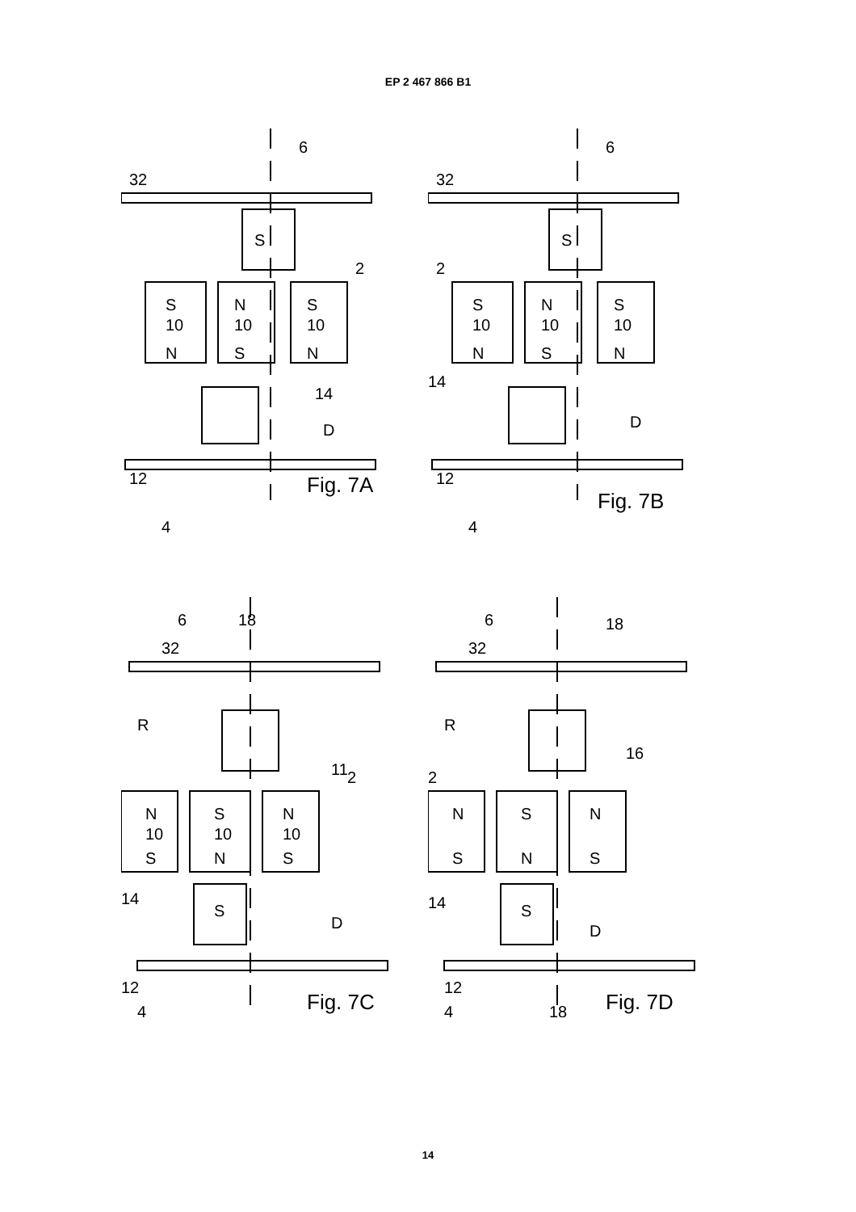EP 2 467 866 B1
S
S
10
N
N
10
S
S
10
N
Fig. 7A
32
6
2
14
D
12
4
S
S
10
N
N
10
S
S
10
N
Fig. 7B
32
6
2
14
D
12
4
N
10
S
S
10
N
N
10
S
S
R
Fig. 7C
32
6
18
11
2
14
D
12
4
N
S
S
N
N
S
S
R
Fig. 7D
32
6
18
16
2
14
D
12
18
4
14